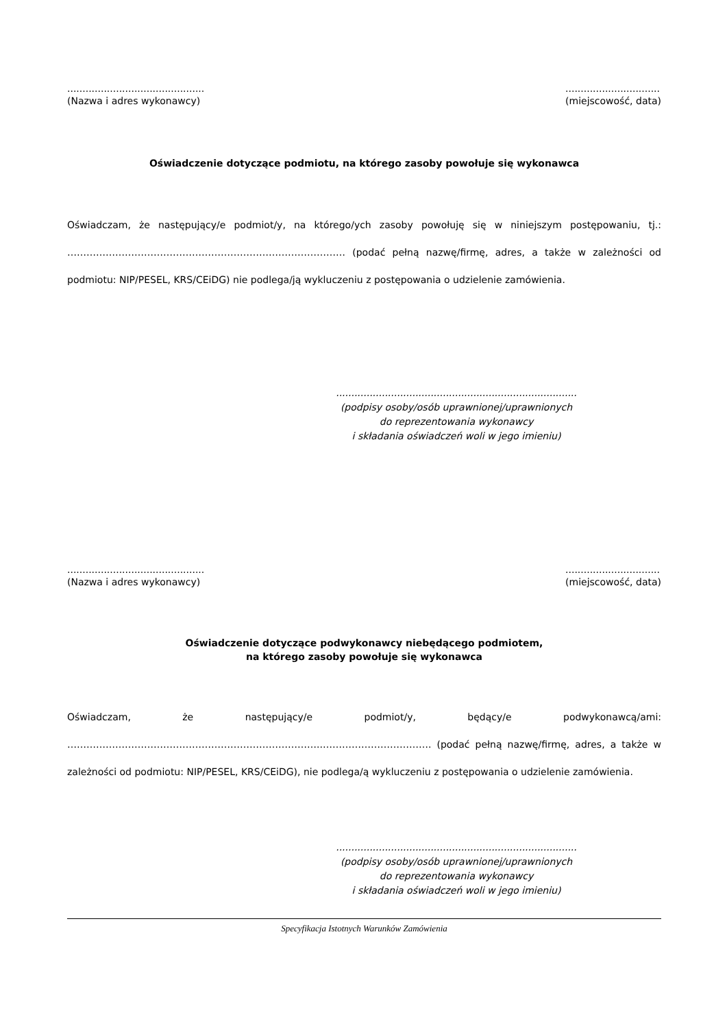.............................................
(Nazwa i adres wykonawcy)
...............................
(miejscowość, data)
Oświadczenie dotyczące podmiotu, na którego zasoby powołuje się wykonawca
Oświadczam, że następujący/e podmiot/y, na którego/ych zasoby powołuję się w niniejszym postępowaniu, tj.: …………………………………………………………………………… (podać pełną nazwę/firmę, adres, a także w zależności od podmiotu: NIP/PESEL, KRS/CEiDG) nie podlega/ją wykluczeniu z postępowania o udzielenie zamówienia.
...............................................................................
(podpisy osoby/osób uprawnionej/uprawnionych
do reprezentowania wykonawcy
i składania oświadczeń woli w jego imieniu)
.............................................
(Nazwa i adres wykonawcy)
...............................
(miejscowość, data)
Oświadczenie dotyczące podwykonawcy niebędącego podmiotem,
na którego zasoby powołuje się wykonawca
Oświadczam, że następujący/e podmiot/y, będący/e podwykonawcą/ami: ……………………………………………………………………..……………………………. (podać pełną nazwę/firmę, adres, a także w zależności od podmiotu: NIP/PESEL, KRS/CEiDG), nie podlega/ą wykluczeniu z postępowania o udzielenie zamówienia.
...............................................................................
(podpisy osoby/osób uprawnionej/uprawnionych
do reprezentowania wykonawcy
i składania oświadczeń woli w jego imieniu)
Specyfikacja Istotnych Warunków Zamówienia